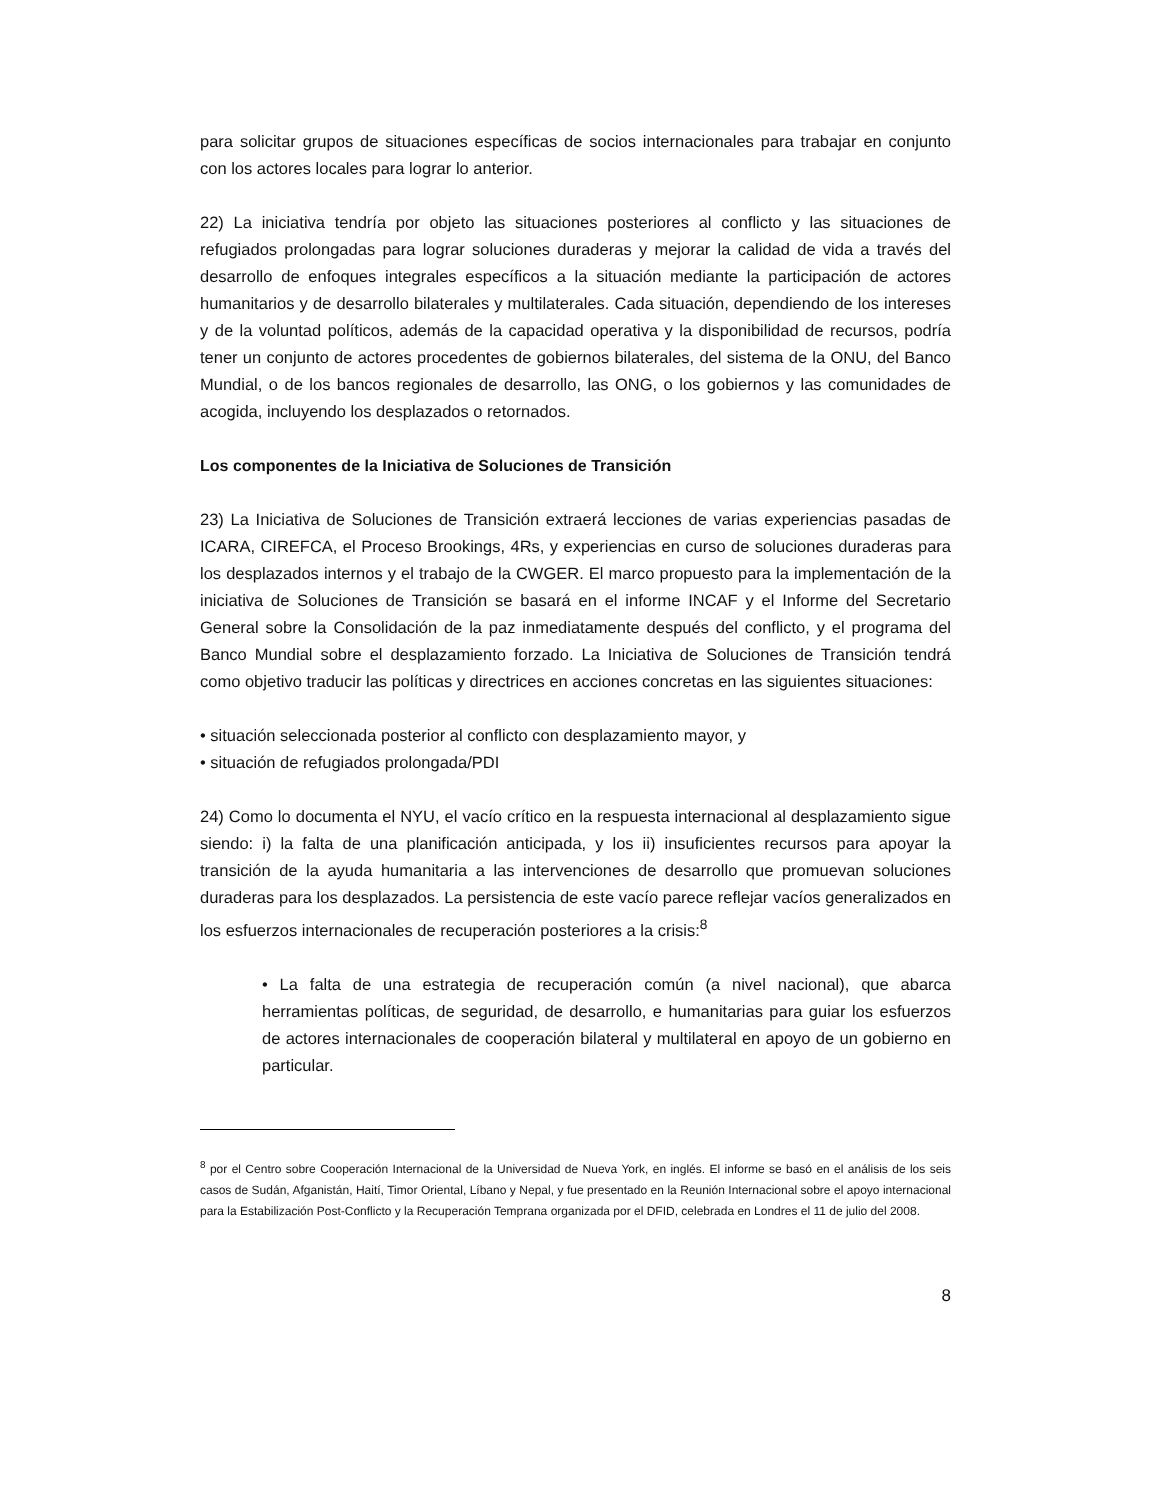para solicitar grupos de situaciones específicas de socios internacionales para trabajar en conjunto con los actores locales para lograr lo anterior.
22) La iniciativa tendría por objeto las situaciones posteriores al conflicto y las situaciones de refugiados prolongadas para lograr soluciones duraderas y mejorar la calidad de vida a través del desarrollo de enfoques integrales específicos a la situación mediante la participación de actores humanitarios y de desarrollo bilaterales y multilaterales. Cada situación, dependiendo de los intereses y de la voluntad políticos, además de la capacidad operativa y la disponibilidad de recursos, podría tener un conjunto de actores procedentes de gobiernos bilaterales, del sistema de la ONU, del Banco Mundial, o de los bancos regionales de desarrollo, las ONG, o los gobiernos y las comunidades de acogida, incluyendo los desplazados o retornados.
Los componentes de la Iniciativa de Soluciones de Transición
23) La Iniciativa de Soluciones de Transición extraerá lecciones de varias experiencias pasadas de ICARA, CIREFCA, el Proceso Brookings, 4Rs, y experiencias en curso de soluciones duraderas para los desplazados internos y el trabajo de la CWGER. El marco propuesto para la implementación de la iniciativa de Soluciones de Transición se basará en el informe INCAF y el Informe del Secretario General sobre la Consolidación de la paz inmediatamente después del conflicto, y el programa del Banco Mundial sobre el desplazamiento forzado. La Iniciativa de Soluciones de Transición tendrá como objetivo traducir las políticas y directrices en acciones concretas en las siguientes situaciones:
• situación seleccionada posterior al conflicto con desplazamiento mayor, y
• situación de refugiados prolongada/PDI
24) Como lo documenta el NYU, el vacío crítico en la respuesta internacional al desplazamiento sigue siendo: i) la falta de una planificación anticipada, y los ii) insuficientes recursos para apoyar la transición de la ayuda humanitaria a las intervenciones de desarrollo que promuevan soluciones duraderas para los desplazados. La persistencia de este vacío parece reflejar vacíos generalizados en los esfuerzos internacionales de recuperación posteriores a la crisis:<sup>8</sup>
• La falta de una estrategia de recuperación común (a nivel nacional), que abarca herramientas políticas, de seguridad, de desarrollo, e humanitarias para guiar los esfuerzos de actores internacionales de cooperación bilateral y multilateral en apoyo de un gobierno en particular.
<sup>8</sup> por el Centro sobre Cooperación Internacional de la Universidad de Nueva York, en inglés. El informe se basó en el análisis de los seis casos de Sudán, Afganistán, Haití, Timor Oriental, Líbano y Nepal, y fue presentado en la Reunión Internacional sobre el apoyo internacional para la Estabilización Post-Conflicto y la Recuperación Temprana organizada por el DFID, celebrada en Londres el 11 de julio del 2008.
8